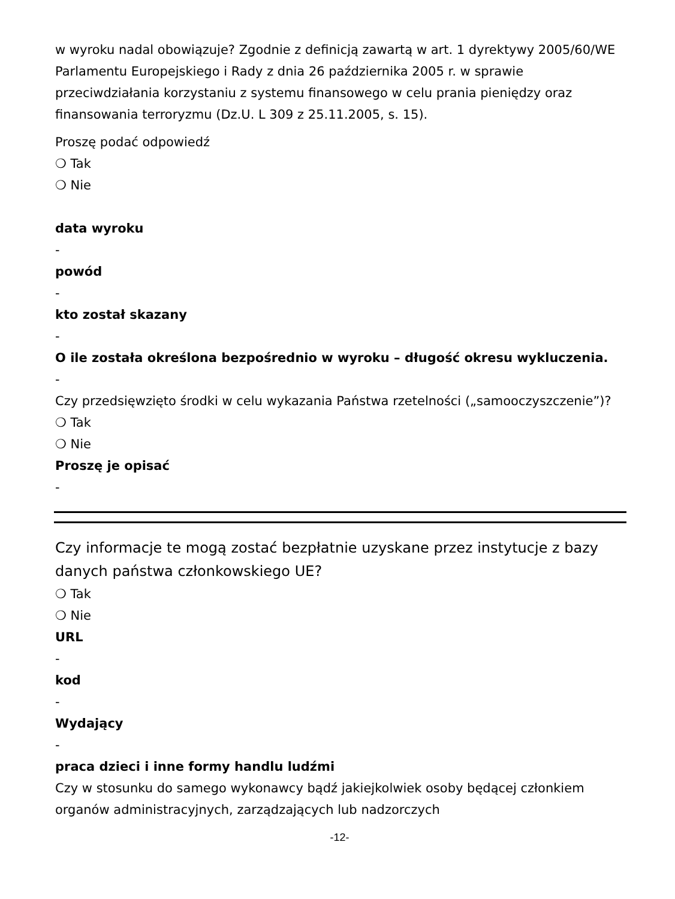w wyroku nadal obowiązuje? Zgodnie z definicją zawartą w art. 1 dyrektywy 2005/60/WE Parlamentu Europejskiego i Rady z dnia 26 października 2005 r. w sprawie przeciwdziałania korzystaniu z systemu finansowego w celu prania pieniędzy oraz finansowania terroryzmu (Dz.U. L 309 z 25.11.2005, s. 15).
Proszę podać odpowiedź
❍ Tak
❍ Nie
data wyroku
-
powód
-
kto został skazany
-
O ile została określona bezpośrednio w wyroku – długość okresu wykluczenia.
-
Czy przedsięwzięto środki w celu wykazania Państwa rzetelności („samooczyszczenie”)?
❍ Tak
❍ Nie
Proszę je opisać
-
Czy informacje te mogą zostać bezpłatnie uzyskane przez instytucje z bazy danych państwa członkowskiego UE?
❍ Tak
❍ Nie
URL
-
kod
-
Wydający
-
praca dzieci i inne formy handlu ludźmi
Czy w stosunku do samego wykonawcy bądź jakiejkolwiek osoby będącej członkiem organów administracyjnych, zarządzających lub nadzorczych
-12-